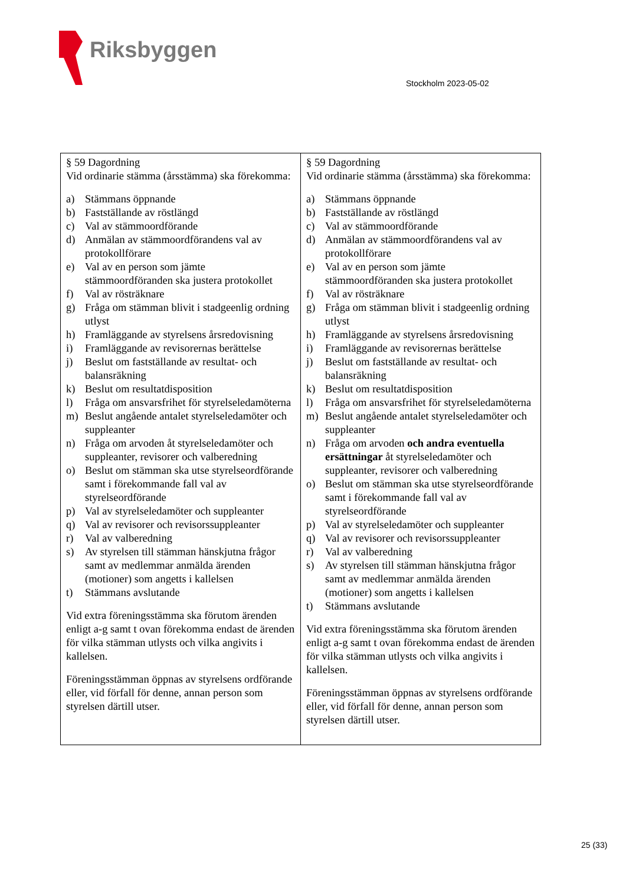Riksbyggen
Stockholm 2023-05-02
| § 59 Dagordning Vid ordinarie stämma (årsstämma) ska förekomma: a) Stämmans öppnande b) Fastställande av röstlängd c) Val av stämmoordförande d) Anmälan av stämmoordförandens val av protokollförare e) Val av en person som jämte stämmoordföranden ska justera protokollet f) Val av rösträknare g) Fråga om stämman blivit i stadgeenlig ordning utlyst h) Framläggande av styrelsens årsredovisning i) Framläggande av revisorernas berättelse j) Beslut om fastställande av resultat- och balansräkning k) Beslut om resultatdisposition l) Fråga om ansvarsfrihet för styrelseledamöterna m) Beslut angående antalet styrelseledamöter och suppleanter n) Fråga om arvoden åt styrelseledamöter och suppleanter, revisorer och valberedning o) Beslut om stämman ska utse styrelseordförande samt i förekommande fall val av styrelseordförande p) Val av styrelseledamöter och suppleanter q) Val av revisorer och revisorssuppleanter r) Val av valberedning s) Av styrelsen till stämman hänskjutna frågor samt av medlemmar anmälda ärenden (motioner) som angetts i kallelsen t) Stämmans avslutande Vid extra föreningsstämma ska förutom ärenden enligt a-g samt t ovan förekomma endast de ärenden för vilka stämman utlysts och vilka angivits i kallelsen. Föreningsstämman öppnas av styrelsens ordförande eller, vid förfall för denne, annan person som styrelsen därtill utser. | § 59 Dagordning Vid ordinarie stämma (årsstämma) ska förekomma: a) Stämmans öppnande b) Fastställande av röstlängd c) Val av stämmoordförande d) Anmälan av stämmoordförandens val av protokollförare e) Val av en person som jämte stämmoordföranden ska justera protokollet f) Val av rösträknare g) Fråga om stämman blivit i stadgeenlig ordning utlyst h) Framläggande av styrelsens årsredovisning i) Framläggande av revisorernas berättelse j) Beslut om fastställande av resultat- och balansräkning k) Beslut om resultatdisposition l) Fråga om ansvarsfrihet för styrelseledamöterna m) Beslut angående antalet styrelseledamöter och suppleanter n) Fråga om arvoden och andra eventuella ersättningar åt styrelseledamöter och suppleanter, revisorer och valberedning o) Beslut om stämman ska utse styrelseordförande samt i förekommande fall val av styrelseordförande p) Val av styrelseledamöter och suppleanter q) Val av revisorer och revisorssuppleanter r) Val av valberedning s) Av styrelsen till stämman hänskjutna frågor samt av medlemmar anmälda ärenden (motioner) som angetts i kallelsen t) Stämmans avslutande Vid extra föreningsstämma ska förutom ärenden enligt a-g samt t ovan förekomma endast de ärenden för vilka stämman utlysts och vilka angivits i kallelsen. Föreningsstämman öppnas av styrelsens ordförande eller, vid förfall för denne, annan person som styrelsen därtill utser. |
25 (33)